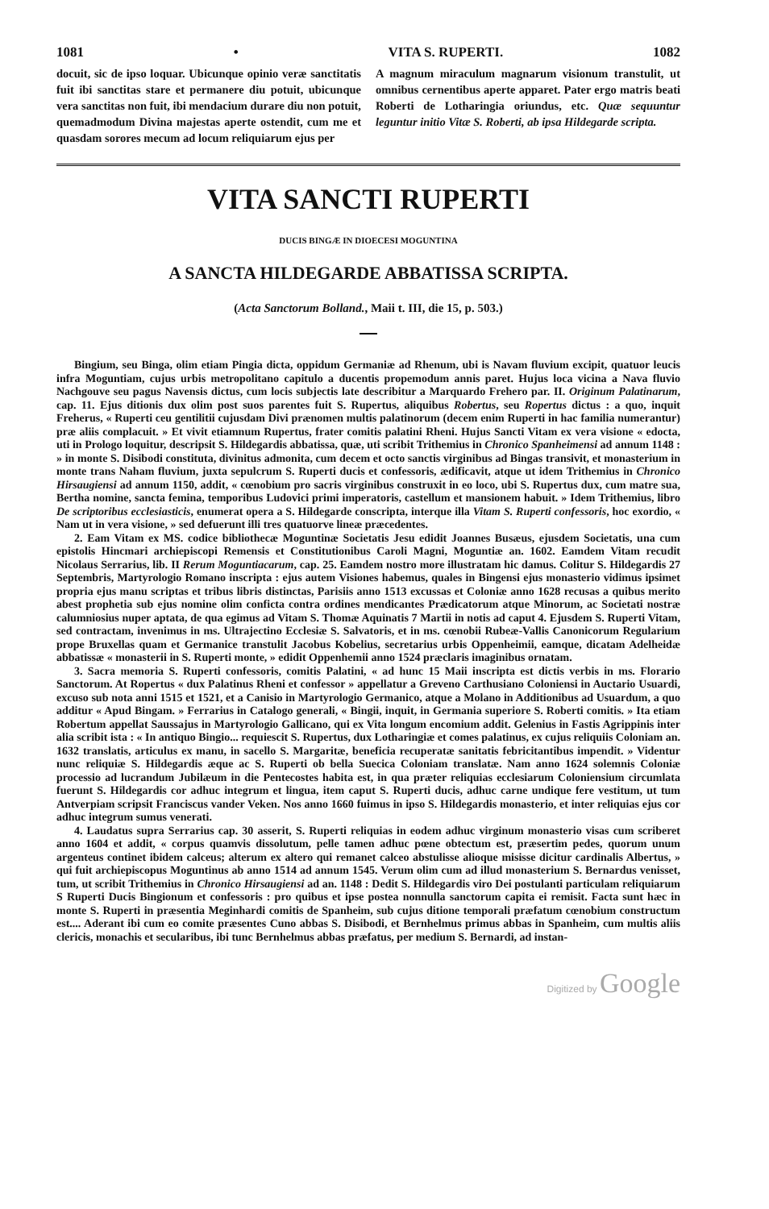1081 • VITA S. RUPERTI. 1082
docuit, sic de ipso loquar. Ubicunque opinio veræ sanctitatis fuit ibi sanctitas stare et permanere diu potuit, ubicunque vera sanctitas non fuit, ibi mendacium durare diu non potuit, quemadmodum Divina majestas aperte ostendit, cum me et quasdam sorores mecum ad locum reliquiarum ejus per
A magnum miraculum magnarum visionum transtulit, ut omnibus cernentibus aperte apparet. Pater ergo matris beati Roberti de Lotharingia oriundus, etc. Quæ sequuntur leguntur initio Vitæ S. Roberti, ab ipsa Hildegarde scripta.
VITA SANCTI RUPERTI
DUCIS BINGÆ IN DIOECESI MOGUNTINA
A SANCTA HILDEGARDE ABBATISSA SCRIPTA.
(Acta Sanctorum Bolland., Maii t. III, die 15, p. 503.)
Bingium, seu Binga, olim etiam Pingia dicta, oppidum Germaniæ ad Rhenum, ubi is Navam fluvium excipit, quatuor leucis infra Moguntiam, cujus urbis metropolitano capitulo a ducentis propemodum annis paret. Hujus loca vicina a Nava fluvio Nachgouve seu pagus Navensis dictus, cum locis subjectis late describitur a Marquardo Frehero par. II. Originum Palatinarum, cap. 11. Ejus ditionis dux olim post suos parentes fuit S. Rupertus, aliquibus Robertus, seu Ropertus dictus : a quo, inquit Freherus, « Ruperti ceu gentilitii cujusdam Divi prænomen multis palatinorum (decem enim Ruperti in hac familia numerantur) præ aliis complacuit. » Et vivit etiamnum Rupertus, frater comitis palatini Rheni. Hujus Sancti Vitam ex vera visione « edocta, uti in Prologo loquitur, descripsit S. Hildegardis abbatissa, quæ, uti scribit Trithemius in Chronico Spanheimensi ad annum 1148 : » in monte S. Disibodi constituta, divinitus admonita, cum decem et octo sanctis virginibus ad Bingas transivit, et monasterium in monte trans Naham fluvium, juxta sepulcrum S. Ruperti ducis et confessoris, ædificavit, atque ut idem Trithemius in Chronico Hirsaugiensi ad annum 1150, addit, « cœnobium pro sacris virginibus construxit in eo loco, ubi S. Rupertus dux, cum matre sua, Bertha nomine, sancta femina, temporibus Ludovici primi imperatoris, castellum et mansionem habuit. » Idem Trithemius, libro De scriptoribus ecclesiasticis, enumerat opera a S. Hildegarde conscripta, interque illa Vitam S. Ruperti confessoris, hoc exordio, « Nam ut in vera visione, » sed defuerunt illi tres quatuorve lineæ præcedentes.
2. Eam Vitam ex MS. codice bibliothecæ Moguntinæ Societatis Jesu edidit Joannes Busæus, ejusdem Societatis, una cum epistolis Hincmari archiepiscopi Remensis et Constitutionibus Caroli Magni, Moguntiæ an. 1602. Eamdem Vitam recudit Nicolaus Serrarius, lib. II Rerum Moguntiacarum, cap. 25. Eamdem nostro more illustratam hic damus. Colitur S. Hildegardis 27 Septembris, Martyrologio Romano inscripta : ejus autem Visiones habemus, quales in Bingensi ejus monasterio vidimus ipsimet propria ejus manu scriptas et tribus libris distinctas, Parisiis anno 1513 excussas et Coloniæ anno 1628 recusas a quibus merito abest prophetia sub ejus nomine olim conficta contra ordines mendicantes Prædicatorum atque Minorum, ac Societati nostræ calumniosius nuper aptata, de qua egimus ad Vitam S. Thomæ Aquinatis 7 Martii in notis ad caput 4. Ejusdem S. Ruperti Vitam, sed contractam, invenimus in ms. Ultrajectino Ecclesiæ S. Salvatoris, et in ms. cœnobii Rubeæ-Vallis Canonicorum Regularium prope Bruxellas quam et Germanice transtulit Jacobus Kobelius, secretarius urbis Oppenheimii, eamque, dicatam Adelheidæ abbatissæ « monasterii in S. Ruperti monte, » edidit Oppenhemii anno 1524 præclaris imaginibus ornatam.
3. Sacra memoria S. Ruperti confessoris, comitis Palatini, « ad hunc 15 Maii inscripta est dictis verbis in ms. Florario Sanctorum. At Ropertus « dux Palatinus Rheni et confessor » appellatur a Greveno Carthusiano Coloniensi in Auctario Usuardi, excuso sub nota anni 1515 et 1521, et a Canisio in Martyrologio Germanico, atque a Molano in Additionibus ad Usuardum, a quo additur « Apud Bingam. » Ferrarius in Catalogo generali, « Bingii, inquit, in Germania superiore S. Roberti comitis. » Ita etiam Robertum appellat Saussajus in Martyrologio Gallicano, qui ex Vita longum encomium addit. Gelenius in Fastis Agrippinis inter alia scribit ista : « In antiquo Bingio... requiescit S. Rupertus, dux Lotharingiæ et comes palatinus, ex cujus reliquiis Coloniam an. 1632 translatis, articulus ex manu, in sacello S. Margaritæ, beneficia recuperatæ sanitatis febricitantibus impendit. » Videntur nunc reliquiæ S. Hildegardis æque ac S. Ruperti ob bella Suecica Coloniam translatæ. Nam anno 1624 solemnis Coloniæ processio ad lucrandum Jubilæum in die Pentecostes habita est, in qua præter reliquias ecclesiarum Coloniensium circumlata fuerunt S. Hildegardis cor adhuc integrum et lingua, item caput S. Ruperti ducis, adhuc carne undique fere vestitum, ut tum Antverpiam scripsit Franciscus vander Veken. Nos anno 1660 fuimus in ipso S. Hildegardis monasterio, et inter reliquias ejus cor adhuc integrum sumus venerati.
4. Laudatus supra Serrarius cap. 30 asserit, S. Ruperti reliquias in eodem adhuc virginum monasterio visas cum scriberet anno 1604 et addit, « corpus quamvis dissolutum, pelle tamen adhuc pœne obtectum est, præsertim pedes, quorum unum argenteus continet ibidem calceus; alterum ex altero qui remanet calceo abstulisse alioque misisse dicitur cardinalis Albertus, » qui fuit archiepiscopus Moguntinus ab anno 1514 ad annum 1545. Verum olim cum ad illud monasterium S. Bernardus venisset, tum, ut scribit Trithemius in Chronico Hirsaugiensi ad an. 1148 : Dedit S. Hildegardis viro Dei postulanti particulam reliquiarum S Ruperti Ducis Bingionum et confessoris : pro quibus et ipse postea nonnulla sanctorum capita ei remisit. Facta sunt hæc in monte S. Ruperti in præsentia Meginhardi comitis de Spanheim, sub cujus ditione temporali præfatum cœnobium constructum est.... Aderant ibi cum eo comite præsentes Cuno abbas S. Disibodi, et Bernhelmus primus abbas in Spanheim, cum multis aliis clericis, monachis et secularibus, ibi tunc Bernhelmus abbas præfatus, per medium S. Bernardi, ad instan-
Digitized by Google